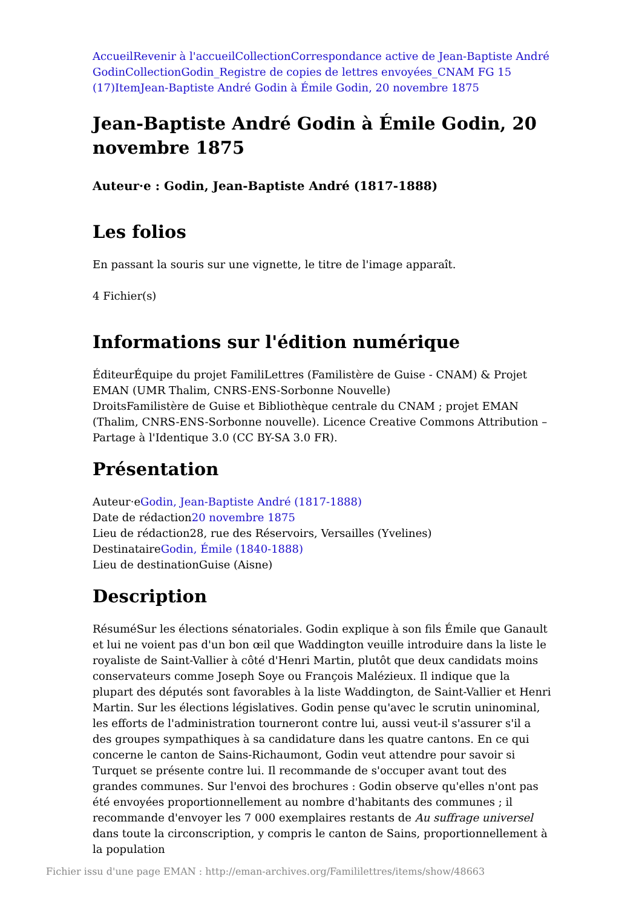Accueil Revenir à l'accueil Collection Correspondance active de Jean-Baptiste André Godin Collection Godin_Registre de copies de lettres envoyées_CNAM FG 15 (17) Item Jean-Baptiste André Godin à Émile Godin, 20 novembre 1875
Jean-Baptiste André Godin à Émile Godin, 20 novembre 1875
Auteur·e : Godin, Jean-Baptiste André (1817-1888)
Les folios
En passant la souris sur une vignette, le titre de l'image apparaît.
4 Fichier(s)
Informations sur l'édition numérique
ÉditeurÉquipe du projet FamiliLettres (Familistère de Guise - CNAM) & Projet EMAN (UMR Thalim, CNRS-ENS-Sorbonne Nouvelle)
DroitsFamilistère de Guise et Bibliothèque centrale du CNAM ; projet EMAN (Thalim, CNRS-ENS-Sorbonne nouvelle). Licence Creative Commons Attribution – Partage à l'Identique 3.0 (CC BY-SA 3.0 FR).
Présentation
Auteur·eGodin, Jean-Baptiste André (1817-1888)
Date de rédaction20 novembre 1875
Lieu de rédaction28, rue des Réservoirs, Versailles (Yvelines)
DestinataireGodin, Émile (1840-1888)
Lieu de destinationGuise (Aisne)
Description
RésuméSur les élections sénatoriales. Godin explique à son fils Émile que Ganault et lui ne voient pas d'un bon œil que Waddington veuille introduire dans la liste le royaliste de Saint-Vallier à côté d'Henri Martin, plutôt que deux candidats moins conservateurs comme Joseph Soye ou François Malézieux. Il indique que la plupart des députés sont favorables à la liste Waddington, de Saint-Vallier et Henri Martin. Sur les élections législatives. Godin pense qu'avec le scrutin uninominal, les efforts de l'administration tourneront contre lui, aussi veut-il s'assurer s'il a des groupes sympathiques à sa candidature dans les quatre cantons. En ce qui concerne le canton de Sains-Richaumont, Godin veut attendre pour savoir si Turquet se présente contre lui. Il recommande de s'occuper avant tout des grandes communes. Sur l'envoi des brochures : Godin observe qu'elles n'ont pas été envoyées proportionnellement au nombre d'habitants des communes ; il recommande d'envoyer les 7 000 exemplaires restants de Au suffrage universel dans toute la circonscription, y compris le canton de Sains, proportionnellement à la population
Fichier issu d'une page EMAN : http://eman-archives.org/Famililettres/items/show/48663